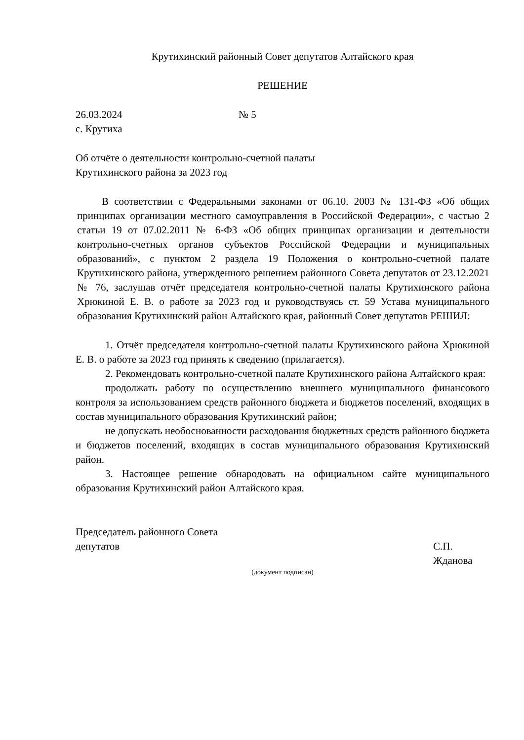Крутихинский районный Совет депутатов Алтайского края
РЕШЕНИЕ
26.03.2024 № 5
с. Крутиха
Об отчёте о деятельности контрольно-счетной палаты
Крутихинского района за 2023 год
В соответствии с Федеральными законами от 06.10. 2003 № 131-ФЗ «Об общих принципах организации местного самоуправления в Российской Федерации», с частью 2 статьи 19 от 07.02.2011 № 6-ФЗ «Об общих принципах организации и деятельности контрольно-счетных органов субъектов Российской Федерации и муниципальных образований», с пунктом 2 раздела 19 Положения о контрольно-счетной палате Крутихинского района, утвержденного решением районного Совета депутатов от 23.12.2021 № 76, заслушав отчёт председателя контрольно-счетной палаты Крутихинского района Хрюкиной Е. В. о работе за 2023 год и руководствуясь ст. 59 Устава муниципального образования Крутихинский район Алтайского края, районный Совет депутатов РЕШИЛ:
1. Отчёт председателя контрольно-счетной палаты Крутихинского района Хрюкиной Е. В. о работе за 2023 год принять к сведению (прилагается).
2. Рекомендовать контрольно-счетной палате Крутихинского района Алтайского края:
продолжать работу по осуществлению внешнего муниципального финансового контроля за использованием средств районного бюджета и бюджетов поселений, входящих в состав муниципального образования Крутихинский район;
не допускать необоснованности расходования бюджетных средств районного бюджета и бюджетов поселений, входящих в состав муниципального образования Крутихинский район.
3. Настоящее решение обнародовать на официальном сайте муниципального образования Крутихинский район Алтайского края.
Председатель районного Совета
депутатов С.П. Жданова
(документ подписан)